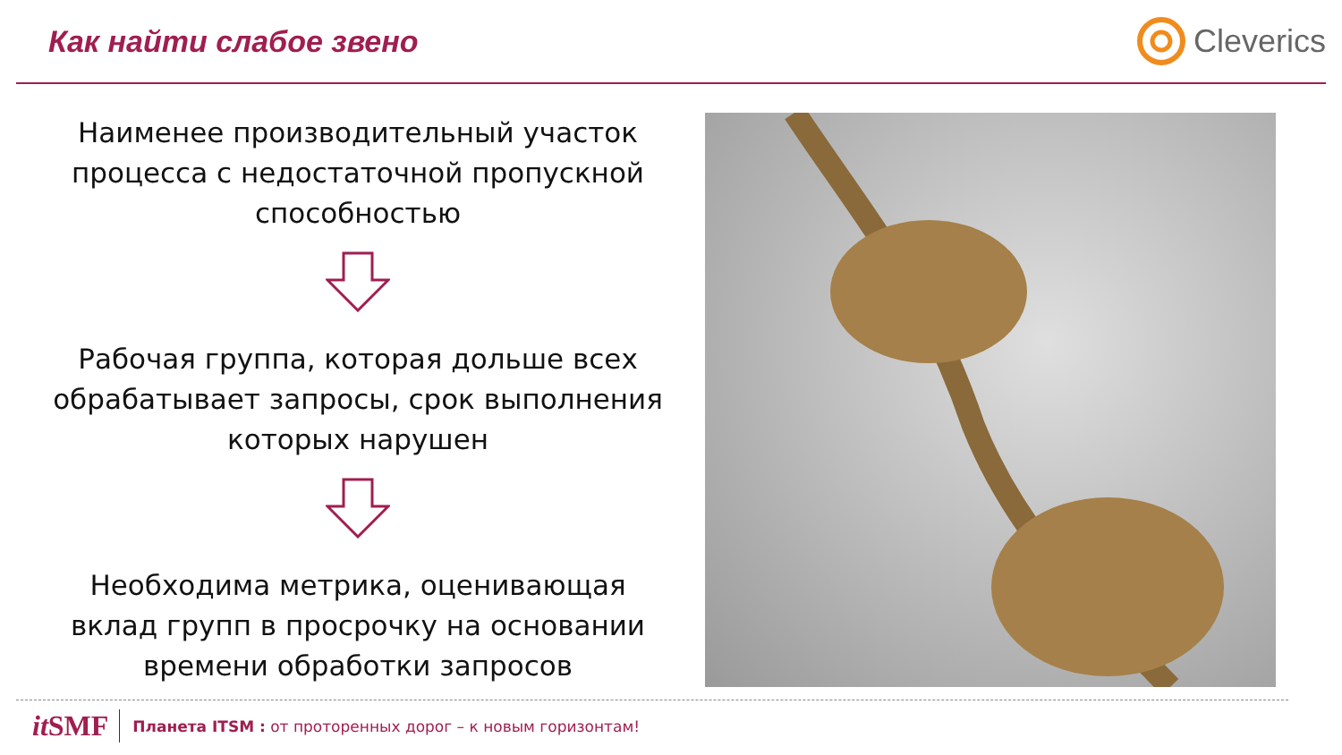Как найти слабое звено Cleverics
Наименее производительный участок
процесса с недостаточной пропускной
способностью
Рабочая группа, которая дольше всех
обрабатывает запросы, срок выполнения
которых нарушен
Необходима метрика, оценивающая
вклад групп в просрочку на основании
времени обработки запросов
it SMF Планета ITSM : от проторенных дорог – к новым горизонтам!